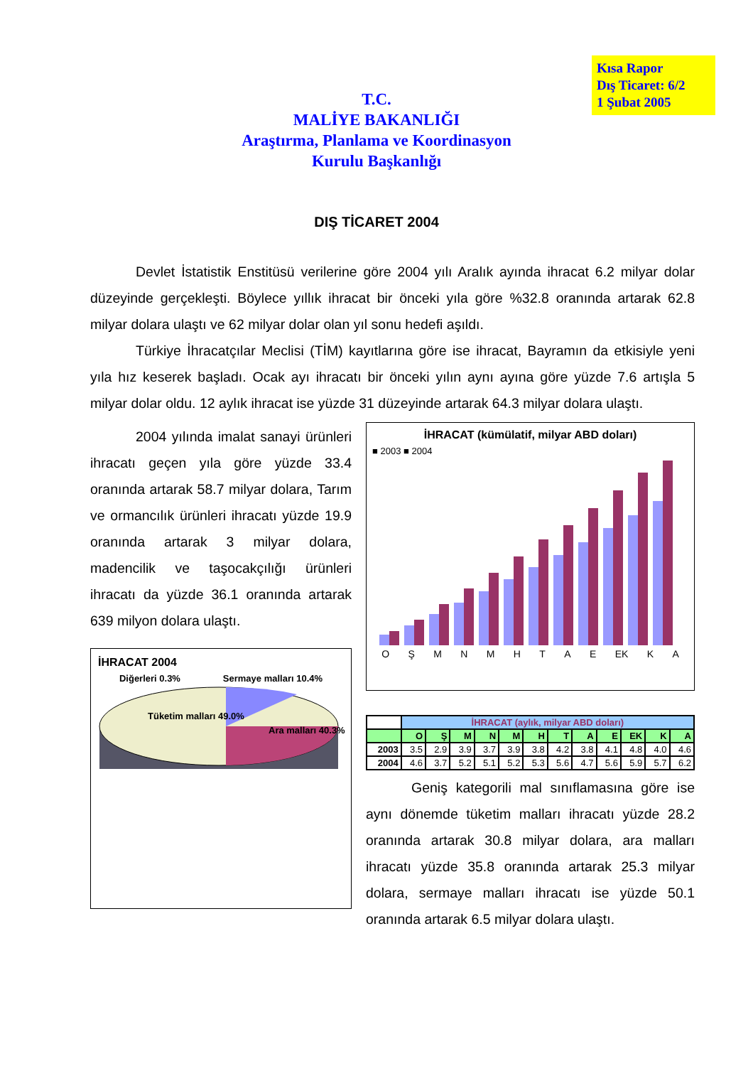Kısa Rapor
Dış Ticaret: 6/2
1 Şubat 2005
T.C.
MALİYE BAKANLIĞI
Araştırma, Planlama ve Koordinasyon
Kurulu Başkanlığı
DIŞ TİCARET 2004
Devlet İstatistik Enstitüsü verilerine göre 2004 yılı Aralık ayında ihracat 6.2 milyar dolar düzeyinde gerçekleşti. Böylece yıllık ihracat bir önceki yıla göre %32.8 oranında artarak 62.8 milyar dolara ulaştı ve 62 milyar dolar olan yıl sonu hedefi aşıldı.
Türkiye İhracatçılar Meclisi (TİM) kayıtlarına göre ise ihracat, Bayramın da etkisiyle yeni yıla hız keserek başladı. Ocak ayı ihracatı bir önceki yılın aynı ayına göre yüzde 7.6 artışla 5 milyar dolar oldu. 12 aylık ihracat ise yüzde 31 düzeyinde artarak 64.3 milyar dolara ulaştı.
2004 yılında imalat sanayi ürünleri ihracatı geçen yıla göre yüzde 33.4 oranında artarak 58.7 milyar dolara, Tarım ve ormancılık ürünleri ihracatı yüzde 19.9 oranında artarak 3 milyar dolara, madencilik ve taşocakçılığı ürünleri ihracatı da yüzde 36.1 oranında artarak 639 milyon dolara ulaştı.
İHRACAT 2004
Diğerleri 0.3% Sermaye malları 10.4%
Tüketim malları 49.0%
Ara malları 40.3%
İHRACAT (kümülatif, milyar ABD doları)
■ 2003 ■ 2004
O Ş M N M H T A E EK K A
| | İHRACAT (aylık, milyar ABD doları) | | | | | | | | | | | |
| --- | --- | --- | --- | --- | --- | --- | --- | --- | --- | --- | --- | --- |
| | O | Ş | M | N | M | H | T | A | E | EK | K | A |
| 2003 | 3.5 | 2.9 | 3.9 | 3.7 | 3.9 | 3.8 | 4.2 | 3.8 | 4.1 | 4.8 | 4.0 | 4.6 |
| 2004 | 4.6 | 3.7 | 5.2 | 5.1 | 5.2 | 5.3 | 5.6 | 4.7 | 5.6 | 5.9 | 5.7 | 6.2 |
Geniş kategorili mal sınıflamasına göre ise aynı dönemde tüketim malları ihracatı yüzde 28.2 oranında artarak 30.8 milyar dolara, ara malları ihracatı yüzde 35.8 oranında artarak 25.3 milyar dolara, sermaye malları ihracatı ise yüzde 50.1 oranında artarak 6.5 milyar dolara ulaştı.